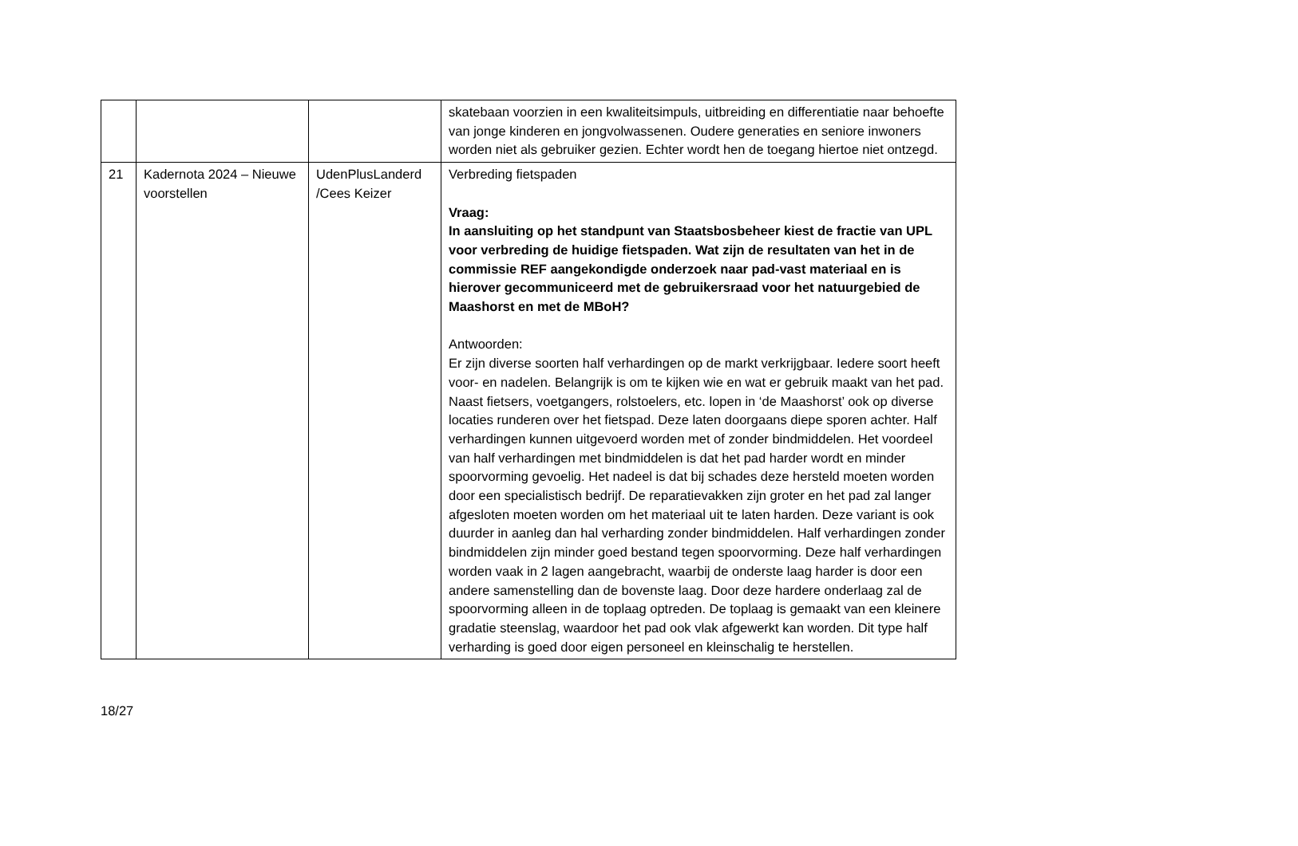| | | | skatebaan voorzien in een kwaliteitsimpuls, uitbreiding en differentiatie naar behoefte van jonge kinderen en jongvolwassenen. Oudere generaties en seniore inwoners worden niet als gebruiker gezien. Echter wordt hen de toegang hiertoe niet ontzegd. |
| 21 | Kadernota 2024 – Nieuwe voorstellen | UdenPlusLanderd /Cees Keizer | Verbreding fietspaden Vraag: In aansluiting op het standpunt van Staatsbosbeheer kiest de fractie van UPL voor verbreding de huidige fietspaden. Wat zijn de resultaten van het in de commissie REF aangekondigde onderzoek naar pad-vast materiaal en is hierover gecommuniceerd met de gebruikersraad voor het natuurgebied de Maashorst en met de MBoH? Antwoorden: Er zijn diverse soorten half verhardingen op de markt verkrijgbaar. Iedere soort heeft voor- en nadelen. Belangrijk is om te kijken wie en wat er gebruik maakt van het pad. Naast fietsers, voetgangers, rolstoelers, etc. lopen in ‘de Maashorst’ ook op diverse locaties runderen over het fietspad. Deze laten doorgaans diepe sporen achter. Half verhardingen kunnen uitgevoerd worden met of zonder bindmiddelen. Het voordeel van half verhardingen met bindmiddelen is dat het pad harder wordt en minder spoorvorming gevoelig. Het nadeel is dat bij schades deze hersteld moeten worden door een specialistisch bedrijf. De reparatievakken zijn groter en het pad zal langer afgesloten moeten worden om het materiaal uit te laten harden. Deze variant is ook duurder in aanleg dan hal verharding zonder bindmiddelen. Half verhardingen zonder bindmiddelen zijn minder goed bestand tegen spoorvorming. Deze half verhardingen worden vaak in 2 lagen aangebracht, waarbij de onderste laag harder is door een andere samenstelling dan de bovenste laag. Door deze hardere onderlaag zal de spoorvorming alleen in de toplaag optreden. De toplaag is gemaakt van een kleinere gradatie steenslag, waardoor het pad ook vlak afgewerkt kan worden. Dit type half verharding is goed door eigen personeel en kleinschalig te herstellen. |
18/27